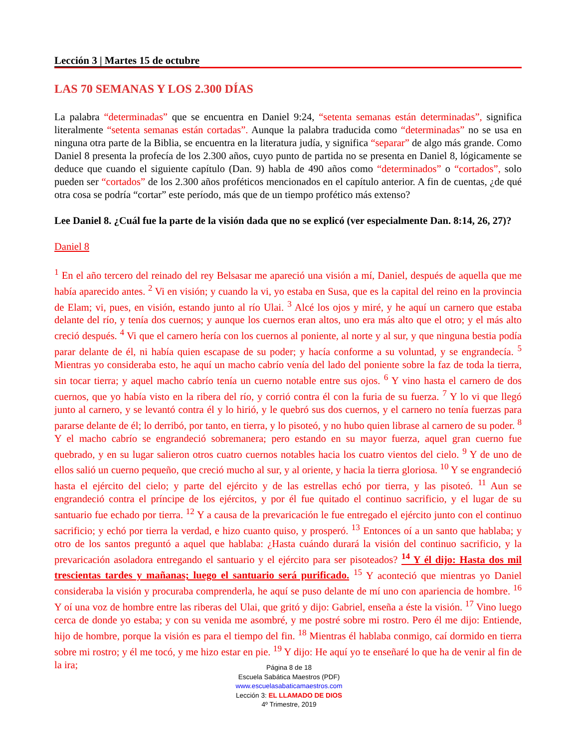Lección 3 | Martes 15 de octubre
LAS 70 SEMANAS Y LOS 2.300 DÍAS
La palabra “determinadas” que se encuentra en Daniel 9:24, “setenta semanas están determinadas”, significa literalmente “setenta semanas están cortadas”. Aunque la palabra traducida como “determinadas” no se usa en ninguna otra parte de la Biblia, se encuentra en la literatura judía, y significa “separar” de algo más grande. Como Daniel 8 presenta la profecía de los 2.300 años, cuyo punto de partida no se presenta en Daniel 8, lógicamente se deduce que cuando el siguiente capítulo (Dan. 9) habla de 490 años como “determinados” o “cortados”, solo pueden ser “cortados” de los 2.300 años proféticos mencionados en el capítulo anterior. A fin de cuentas, ¿de qué otra cosa se podría “cortar” este período, más que de un tiempo profético más extenso?
Lee Daniel 8. ¿Cuál fue la parte de la visión dada que no se explicó (ver especialmente Dan. 8:14, 26, 27)?
Daniel 8
<sup>1</sup> En el año tercero del reinado del rey Belsasar me apareció una visión a mí, Daniel, después de aquella que me había aparecido antes. <sup>2</sup> Vi en visión; y cuando la vi, yo estaba en Susa, que es la capital del reino en la provincia de Elam; vi, pues, en visión, estando junto al río Ulai. <sup>3</sup> Alcé los ojos y miré, y he aquí un carnero que estaba delante del río, y tenía dos cuernos; y aunque los cuernos eran altos, uno era más alto que el otro; y el más alto creció después. <sup>4</sup> Vi que el carnero hería con los cuernos al poniente, al norte y al sur, y que ninguna bestia podía parar delante de él, ni había quien escapase de su poder; y hacía conforme a su voluntad, y se engrandecía. <sup>5</sup> Mientras yo consideraba esto, he aquí un macho cabrío venía del lado del poniente sobre la faz de toda la tierra, sin tocar tierra; y aquel macho cabrío tenía un cuerno notable entre sus ojos. <sup>6</sup> Y vino hasta el carnero de dos cuernos, que yo había visto en la ribera del río, y corrió contra él con la furia de su fuerza. <sup>7</sup> Y lo vi que llegó junto al carnero, y se levantó contra él y lo hirió, y le quebró sus dos cuernos, y el carnero no tenía fuerzas para pararse delante de él; lo derribó, por tanto, en tierra, y lo pisoteó, y no hubo quien librase al carnero de su poder. <sup>8</sup> Y el macho cabrío se engrandeció sobremanera; pero estando en su mayor fuerza, aquel gran cuerno fue quebrado, y en su lugar salieron otros cuatro cuernos notables hacia los cuatro vientos del cielo. <sup>9</sup> Y de uno de ellos salió un cuerno pequeño, que creció mucho al sur, y al oriente, y hacia la tierra gloriosa. <sup>10</sup> Y se engrandeció hasta el ejército del cielo; y parte del ejército y de las estrellas echó por tierra, y las pisoteó. <sup>11</sup> Aun se engrandeció contra el príncipe de los ejércitos, y por él fue quitado el continuo sacrificio, y el lugar de su santuario fue echado por tierra. <sup>12</sup> Y a causa de la prevaricación le fue entregado el ejército junto con el continuo sacrificio; y echó por tierra la verdad, e hizo cuanto quiso, y prosperó. <sup>13</sup> Entonces oí a un santo que hablaba; y otro de los santos preguntó a aquel que hablaba: ¿Hasta cuándo durará la visión del continuo sacrificio, y la prevaricación asoladora entregando el santuario y el ejército para ser pisoteados? <sup>14</sup> Y él dijo: Hasta dos mil trescientas tardes y mañanas; luego el santuario será purificado. <sup>15</sup> Y aconteció que mientras yo Daniel consideraba la visión y procuraba comprenderla, he aquí se puso delante de mí uno con apariencia de hombre. <sup>16</sup> Y oí una voz de hombre entre las riberas del Ulai, que gritó y dijo: Gabriel, enseña a éste la visión. <sup>17</sup> Vino luego cerca de donde yo estaba; y con su venida me asombré, y me postré sobre mi rostro. Pero él me dijo: Entiende, hijo de hombre, porque la visión es para el tiempo del fin. <sup>18</sup> Mientras él hablaba conmigo, caí dormido en tierra sobre mi rostro; y él me tocó, y me hizo estar en pie. <sup>19</sup> Y dijo: He aquí yo te enseñaré lo que ha de venir al fin de la ira;
Página 8 de 18
Escuela Sabática Maestros (PDF)
www.escuelasabaticamaestros.com
Lección 3: EL LLAMADO DE DIOS
4º Trimestre, 2019